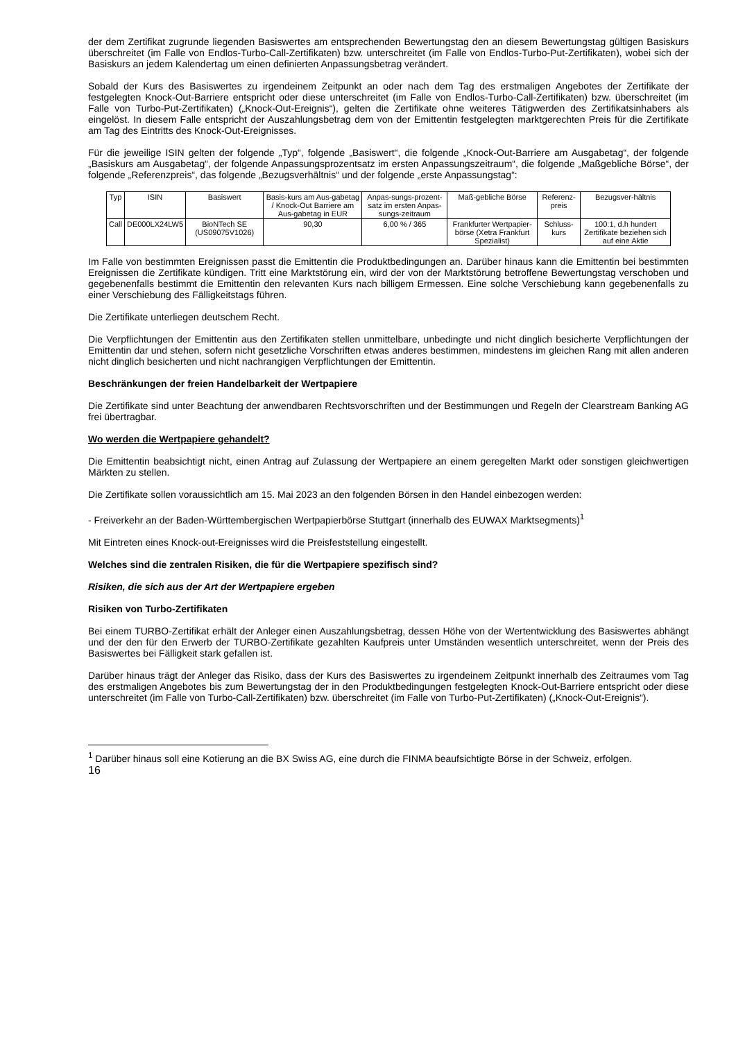der dem Zertifikat zugrunde liegenden Basiswertes am entsprechenden Bewertungstag den an diesem Bewertungstag gültigen Basiskurs überschreitet (im Falle von Endlos-Turbo-Call-Zertifikaten) bzw. unterschreitet (im Falle von Endlos-Turbo-Put-Zertifikaten), wobei sich der Basiskurs an jedem Kalendertag um einen definierten Anpassungsbetrag verändert.
Sobald der Kurs des Basiswertes zu irgendeinem Zeitpunkt an oder nach dem Tag des erstmaligen Angebotes der Zertifikate der festgelegten Knock-Out-Barriere entspricht oder diese unterschreitet (im Falle von Endlos-Turbo-Call-Zertifikaten) bzw. überschreitet (im Falle von Turbo-Put-Zertifikaten) („Knock-Out-Ereignis“), gelten die Zertifikate ohne weiteres Tätigwerden des Zertifikatsinhabers als eingelöst. In diesem Falle entspricht der Auszahlungsbetrag dem von der Emittentin festgelegten marktgerechten Preis für die Zertifikate am Tag des Eintritts des Knock-Out-Ereignisses.
Für die jeweilige ISIN gelten der folgende „Typ“, folgende „Basiswert“, die folgende „Knock-Out-Barriere am Ausgabetag“, der folgende „Basiskurs am Ausgabetag“, der folgende Anpassungsprozentsatz im ersten Anpassungszeitraum“, die folgende „Maßgebliche Börse“, der folgende „Referenzpreis“, das folgende „Bezugsverhältnis“ und der folgende „erste Anpassungstag“:
| Typ | ISIN | Basiswert | Basis-kurs am Aus-gabetag / Knock-Out Barriere am Aus-gabetag in EUR | Anpas-sungs-prozent-satz im ersten Anpas-sungs-zeitraum | Maß-gebliche Börse | Referenz-preis | Bezugsver-hältnis |
| Call | DE000LX24LW5 | BioNTech SE (US09075V1026) | 90,30 | 6,00 % / 365 | Frankfurter Wertpapier-börse (Xetra Frankfurt Spezialist) | Schluss-kurs | 100:1, d.h hundert Zertifikate beziehen sich auf eine Aktie |
Im Falle von bestimmten Ereignissen passt die Emittentin die Produktbedingungen an. Darüber hinaus kann die Emittentin bei bestimmten Ereignissen die Zertifikate kündigen. Tritt eine Marktstörung ein, wird der von der Marktstörung betroffene Bewertungstag verschoben und gegebenenfalls bestimmt die Emittentin den relevanten Kurs nach billigem Ermessen. Eine solche Verschiebung kann gegebenenfalls zu einer Verschiebung des Fälligkeitstags führen.
Die Zertifikate unterliegen deutschem Recht.
Die Verpflichtungen der Emittentin aus den Zertifikaten stellen unmittelbare, unbedingte und nicht dinglich besicherte Verpflichtungen der Emittentin dar und stehen, sofern nicht gesetzliche Vorschriften etwas anderes bestimmen, mindestens im gleichen Rang mit allen anderen nicht dinglich besicherten und nicht nachrangigen Verpflichtungen der Emittentin.
Beschränkungen der freien Handelbarkeit der Wertpapiere
Die Zertifikate sind unter Beachtung der anwendbaren Rechtsvorschriften und der Bestimmungen und Regeln der Clearstream Banking AG frei übertragbar.
Wo werden die Wertpapiere gehandelt?
Die Emittentin beabsichtigt nicht, einen Antrag auf Zulassung der Wertpapiere an einem geregelten Markt oder sonstigen gleichwertigen Märkten zu stellen.
Die Zertifikate sollen voraussichtlich am 15. Mai 2023 an den folgenden Börsen in den Handel einbezogen werden:
- Freiverkehr an der Baden-Württembergischen Wertpapierbörse Stuttgart (innerhalb des EUWAX Marktsegments)<sup>1</sup>
Mit Eintreten eines Knock-out-Ereignisses wird die Preisfeststellung eingestellt.
Welches sind die zentralen Risiken, die für die Wertpapiere spezifisch sind?
Risiken, die sich aus der Art der Wertpapiere ergeben
Risiken von Turbo-Zertifikaten
Bei einem TURBO-Zertifikat erhält der Anleger einen Auszahlungsbetrag, dessen Höhe von der Wertentwicklung des Basiswertes abhängt und der den für den Erwerb der TURBO-Zertifikate gezahlten Kaufpreis unter Umständen wesentlich unterschreitet, wenn der Preis des Basiswertes bei Fälligkeit stark gefallen ist.
Darüber hinaus trägt der Anleger das Risiko, dass der Kurs des Basiswertes zu irgendeinem Zeitpunkt innerhalb des Zeitraumes vom Tag des erstmaligen Angebotes bis zum Bewertungstag der in den Produktbedingungen festgelegten Knock-Out-Barriere entspricht oder diese unterschreitet (im Falle von Turbo-Call-Zertifikaten) bzw. überschreitet (im Falle von Turbo-Put-Zertifikaten) („Knock-Out-Ereignis“).
<sup>1</sup> Darüber hinaus soll eine Kotierung an die BX Swiss AG, eine durch die FINMA beaufsichtigte Börse in der Schweiz, erfolgen.
16